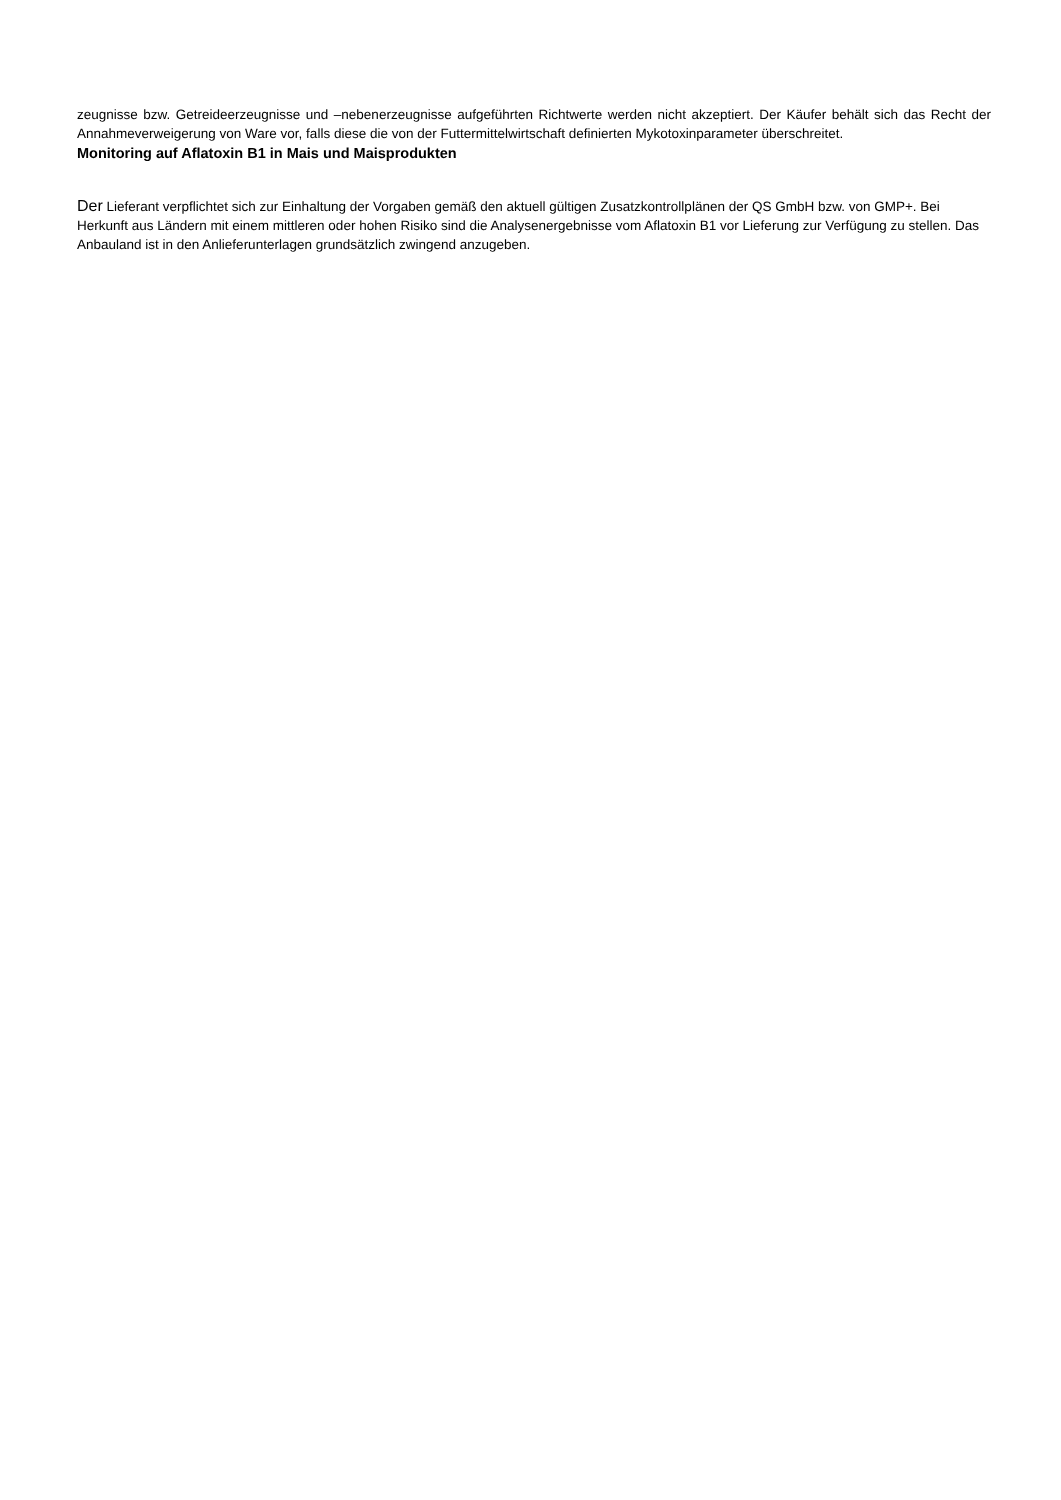zeugnisse bzw. Getreideerzeugnisse und –nebenerzeugnisse aufgeführten Richtwerte werden nicht akzeptiert. Der Käufer behält sich das Recht der Annahmeverweigerung von Ware vor, falls diese die von der Futtermittelwirtschaft definierten Mykotoxinparameter überschreitet.
Monitoring auf Aflatoxin B1 in Mais und Maisprodukten
Der Lieferant verpflichtet sich zur Einhaltung der Vorgaben gemäß den aktuell gültigen Zusatzkontrollplänen der QS GmbH bzw. von GMP+. Bei Herkunft aus Ländern mit einem mittleren oder hohen Risiko sind die Analysenergebnisse vom Aflatoxin B1 vor Lieferung zur Verfügung zu stellen. Das Anbauland ist in den Anlieferunterlagen grundsätzlich zwingend anzugeben.